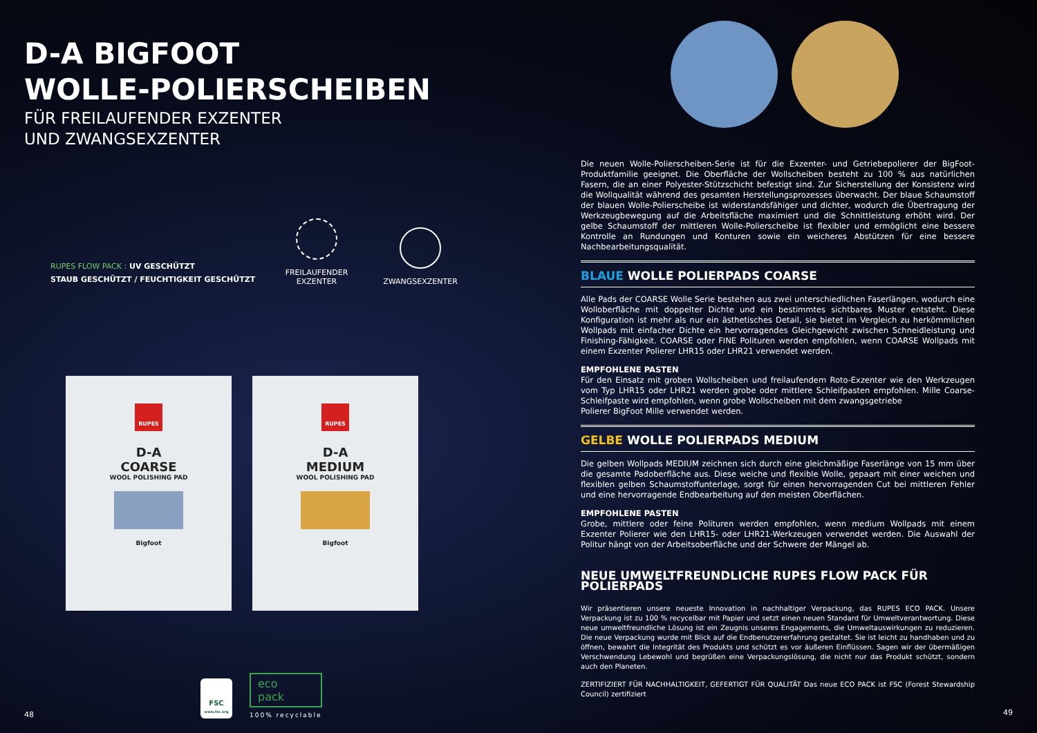D-A BIGFOOT
WOLLE-POLIERSCHEIBEN
FÜR FREILAUFENDER EXZENTER
UND ZWANGSEXZENTER
RUPES FLOW PACK : UV GESCHÜTZT
STAUB GESCHÜTZT / FEUCHTIGKEIT GESCHÜTZT
FREILAUFENDER EXZENTER
ZWANGSEXZENTER
RUPES
D-A
COARSE
WOOL POLISHING PAD
Bigfoot
RUPES
D-A
MEDIUM
WOOL POLISHING PAD
Bigfoot
FSC
www.fsc.org
eco
pack
100% recyclable
48
Die neuen Wolle-Polierscheiben-Serie ist für die Exzenter- und Getriebepolierer der BigFoot-Produktfamilie geeignet. Die Oberfläche der Wollscheiben besteht zu 100 % aus natürlichen Fasern, die an einer Polyester-Stützschicht befestigt sind. Zur Sicherstellung der Konsistenz wird die Wollqualität während des gesamten Herstellungsprozesses überwacht. Der blaue Schaumstoff der blauen Wolle-Polierscheibe ist widerstandsfähiger und dichter, wodurch die Übertragung der Werkzeugbewegung auf die Arbeitsfläche maximiert und die Schnittleistung erhöht wird. Der gelbe Schaumstoff der mittleren Wolle-Polierscheibe ist flexibler und ermöglicht eine bessere Kontrolle an Rundungen und Konturen sowie ein weicheres Abstützen für eine bessere Nachbearbeitungsqualität.
BLAUE WOLLE POLIERPADS COARSE
Alle Pads der COARSE Wolle Serie bestehen aus zwei unterschiedlichen Faserlängen, wodurch eine Wolloberfläche mit doppelter Dichte und ein bestimmtes sichtbares Muster entsteht. Diese Konfiguration ist mehr als nur ein ästhetisches Detail, sie bietet im Vergleich zu herkömmlichen Wollpads mit einfacher Dichte ein hervorragendes Gleichgewicht zwischen Schneidleistung und Finishing-Fähigkeit. COARSE oder FINE Polituren werden empfohlen, wenn COARSE Wollpads mit einem Exzenter Polierer LHR15 oder LHR21 verwendet werden.
EMPFOHLENE PASTEN
Für den Einsatz mit groben Wollscheiben und freilaufendem Roto-Exzenter wie den Werkzeugen vom Typ LHR15 oder LHR21 werden grobe oder mittlere Schleifpasten empfohlen. Mille Coarse-Schleifpaste wird empfohlen, wenn grobe Wollscheiben mit dem zwangsgetriebe
Polierer BigFoot Mille verwendet werden.
GELBE WOLLE POLIERPADS MEDIUM
Die gelben Wollpads MEDIUM zeichnen sich durch eine gleichmäßige Faserlänge von 15 mm über die gesamte Padoberfläche aus. Diese weiche und flexible Wolle, gepaart mit einer weichen und flexiblen gelben Schaumstoffunterlage, sorgt für einen hervorragenden Cut bei mittleren Fehler und eine hervorragende Endbearbeitung auf den meisten Oberflächen.
EMPFOHLENE PASTEN
Grobe, mittlere oder feine Polituren werden empfohlen, wenn medium Wollpads mit einem Exzenter Polierer wie den LHR15- oder LHR21-Werkzeugen verwendet werden. Die Auswahl der Politur hängt von der Arbeitsoberfläche und der Schwere der Mängel ab.
NEUE UMWELTFREUNDLICHE RUPES FLOW PACK FÜR POLIERPADS
Wir präsentieren unsere neueste Innovation in nachhaltiger Verpackung, das RUPES ECO PACK. Unsere Verpackung ist zu 100 % recycelbar mit Papier und setzt einen neuen Standard für Umweltverantwortung. Diese neue umweltfreundliche Lösung ist ein Zeugnis unseres Engagements, die Umweltauswirkungen zu reduzieren. Die neue Verpackung wurde mit Blick auf die Endbenutzererfahrung gestaltet. Sie ist leicht zu handhaben und zu öffnen, bewahrt die Integrität des Produkts und schützt es vor äußeren Einflüssen. Sagen wir der übermäßigen Verschwendung Lebewohl und begrüßen eine Verpackungslösung, die nicht nur das Produkt schützt, sondern auch den Planeten.
ZERTIFIZIERT FÜR NACHHALTIGKEIT, GEFERTIGT FÜR QUALITÄT Das neue ECO PACK ist FSC (Forest Stewardship Council) zertifiziert
49